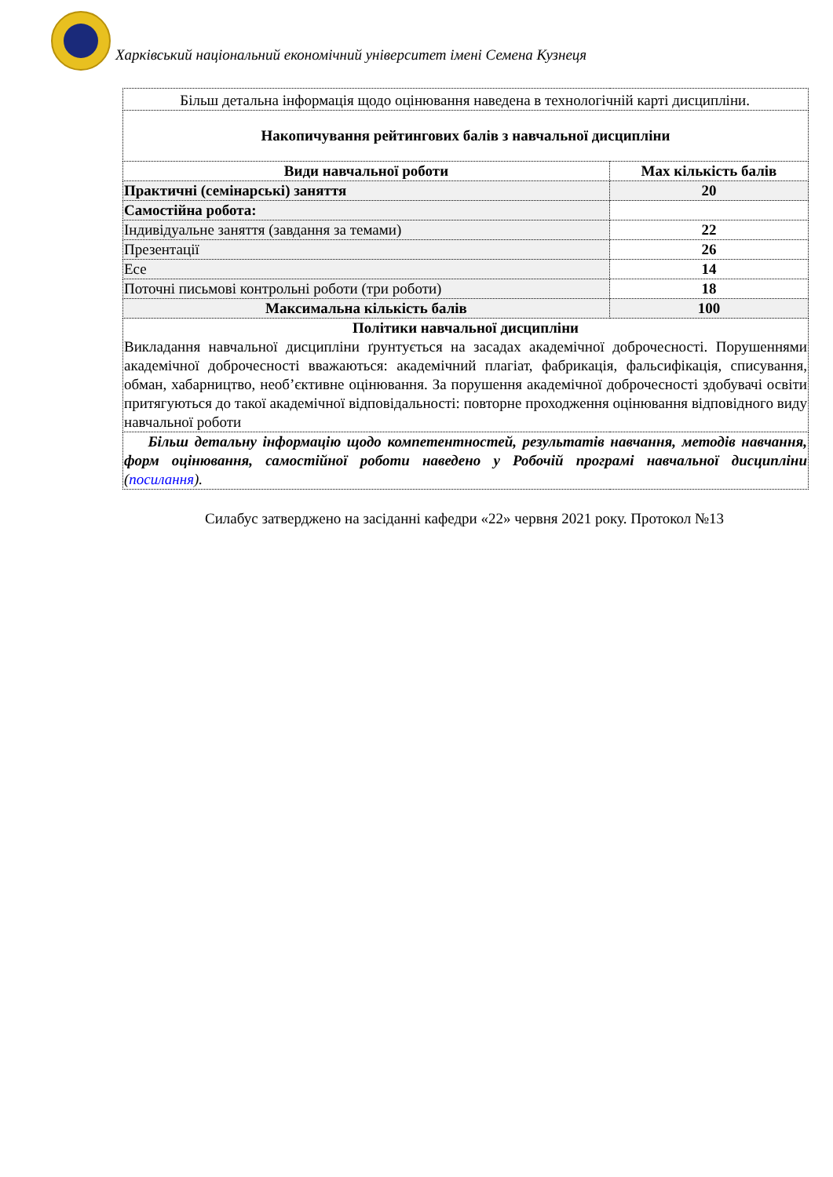Харківський національний економічний університет імені Семена Кузнеця
| Більш детальна інформація щодо оцінювання наведена в технологічній карті дисципліни. | |
| Накопичування рейтингових балів з навчальної дисципліни | |
| Види навчальної роботи | Max кількість балів |
| Практичні (семінарські) заняття | 20 |
| Самостійна робота: | |
| Індивідуальне заняття (завдання за темами) | 22 |
| Презентації | 26 |
| Есе | 14 |
| Поточні письмові контрольні роботи (три роботи) | 18 |
| Максимальна кількість балів | 100 |
| Політики навчальної дисципліни Викладання навчальної дисципліни ґрунтується на засадах академічної доброчесності. Порушеннями академічної доброчесності вважаються: академічний плагіат, фабрикація, фальсифікація, списування, обман, хабарництво, необ’єктивне оцінювання. За порушення академічної доброчесності здобувачі освіти притягуються до такої академічної відповідальності: повторне проходження оцінювання відповідного виду навчальної роботи | |
| Більш детальну інформацію щодо компетентностей, результатів навчання, методів навчання, форм оцінювання, самостійної роботи наведено у Робочій програмі навчальної дисципліни ( посилання ). | |
Силабус затверджено на засіданні кафедри «22» червня 2021 року. Протокол №13